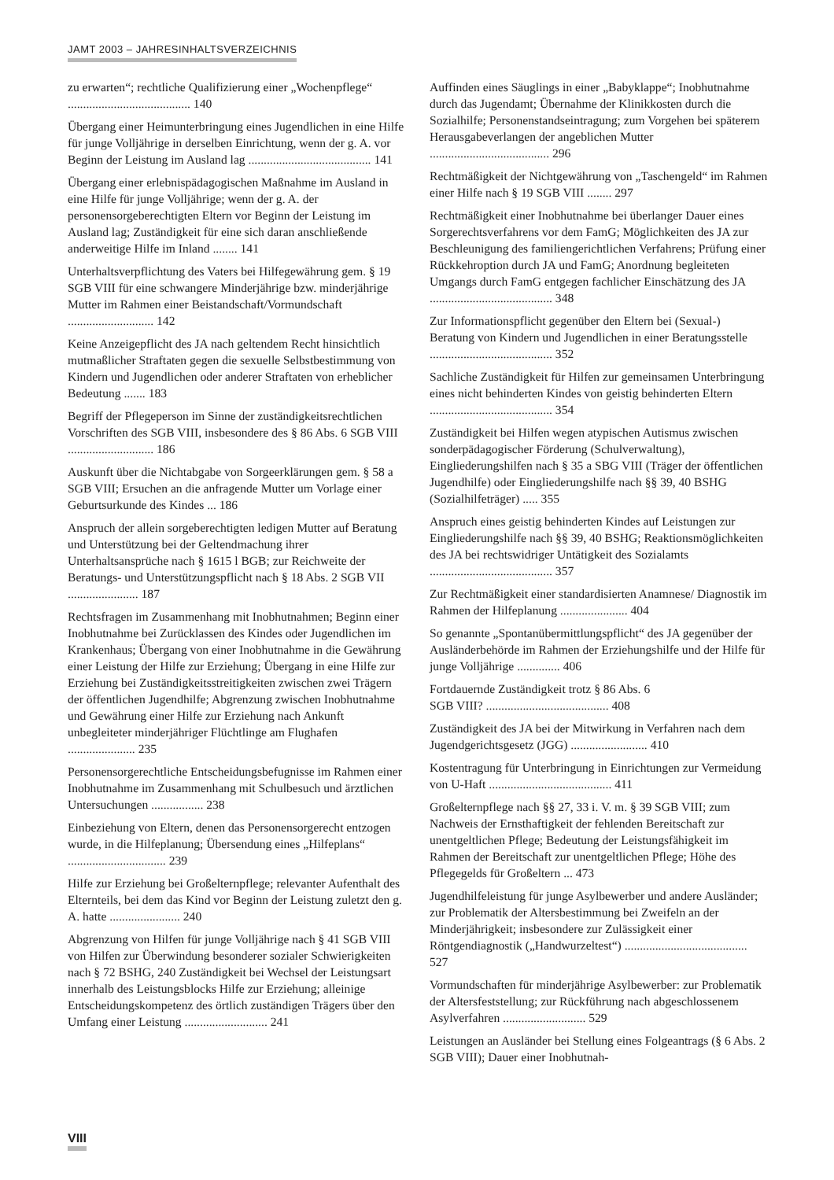JAMT 2003 – JAHRESINHALTSVERZEICHNIS
zu erwarten“; rechtliche Qualifizierung einer „Wochenpflege“ ........................................ 140
Übergang einer Heimunterbringung eines Jugendlichen in eine Hilfe für junge Volljährige in derselben Einrichtung, wenn der g. A. vor Beginn der Leistung im Ausland lag ........................................ 141
Übergang einer erlebnispädagogischen Maßnahme im Ausland in eine Hilfe für junge Volljährige; wenn der g. A. der personensorgeberechtigten Eltern vor Beginn der Leistung im Ausland lag; Zuständigkeit für eine sich daran anschließende anderweitige Hilfe im Inland ........ 141
Unterhaltsverpflichtung des Vaters bei Hilfegewährung gem. § 19 SGB VIII für eine schwangere Minderjährige bzw. minderjährige Mutter im Rahmen einer Beistandschaft/Vormundschaft ............................ 142
Keine Anzeigepflicht des JA nach geltendem Recht hinsichtlich mutmaßlicher Straftaten gegen die sexuelle Selbstbestimmung von Kindern und Jugendlichen oder anderer Straftaten von erheblicher Bedeutung ....... 183
Begriff der Pflegeperson im Sinne der zuständigkeitsrechtlichen Vorschriften des SGB VIII, insbesondere des § 86 Abs. 6 SGB VIII ............................ 186
Auskunft über die Nichtabgabe von Sorgeerklärungen gem. § 58 a SGB VIII; Ersuchen an die anfragende Mutter um Vorlage einer Geburtsurkunde des Kindes ... 186
Anspruch der allein sorgeberechtigten ledigen Mutter auf Beratung und Unterstützung bei der Geltendmachung ihrer Unterhaltsansprüche nach § 1615 l BGB; zur Reichweite der Beratungs- und Unterstützungspflicht nach § 18 Abs. 2 SGB VII ....................... 187
Rechtsfragen im Zusammenhang mit Inobhutnahmen; Beginn einer Inobhutnahme bei Zurücklassen des Kindes oder Jugendlichen im Krankenhaus; Übergang von einer Inobhutnahme in die Gewährung einer Leistung der Hilfe zur Erziehung; Übergang in eine Hilfe zur Erziehung bei Zuständigkeitsstreitigkeiten zwischen zwei Trägern der öffentlichen Jugendhilfe; Abgrenzung zwischen Inobhutnahme und Gewährung einer Hilfe zur Erziehung nach Ankunft unbegleiteter minderjähriger Flüchtlinge am Flughafen ...................... 235
Personensorgerechtliche Entscheidungsbefugnisse im Rahmen einer Inobhutnahme im Zusammenhang mit Schulbesuch und ärztlichen Untersuchungen ................. 238
Einbeziehung von Eltern, denen das Personensorgerecht entzogen wurde, in die Hilfeplanung; Übersendung eines „Hilfeplans“ ................................ 239
Hilfe zur Erziehung bei Großelternpflege; relevanter Aufenthalt des Elternteils, bei dem das Kind vor Beginn der Leistung zuletzt den g. A. hatte ....................... 240
Abgrenzung von Hilfen für junge Volljährige nach § 41 SGB VIII von Hilfen zur Überwindung besonderer sozialer Schwierigkeiten nach § 72 BSHG, 240 Zuständigkeit bei Wechsel der Leistungsart innerhalb des Leistungsblocks Hilfe zur Erziehung; alleinige Entscheidungskompetenz des örtlich zuständigen Trägers über den Umfang einer Leistung ........................... 241
Auffinden eines Säuglings in einer „Babyklappe“; Inobhutnahme durch das Jugendamt; Übernahme der Klinikkosten durch die Sozialhilfe; Personenstandseintragung; zum Vorgehen bei späterem Herausgabeverlangen der angeblichen Mutter ....................................... 296
Rechtmäßigkeit der Nichtgewährung von „Taschengeld“ im Rahmen einer Hilfe nach § 19 SGB VIII ........ 297
Rechtmäßigkeit einer Inobhutnahme bei überlanger Dauer eines Sorgerechtsverfahrens vor dem FamG; Möglichkeiten des JA zur Beschleunigung des familiengerichtlichen Verfahrens; Prüfung einer Rückkehroption durch JA und FamG; Anordnung begleiteten Umgangs durch FamG entgegen fachlicher Einschätzung des JA ........................................ 348
Zur Informationspflicht gegenüber den Eltern bei (Sexual-) Beratung von Kindern und Jugendlichen in einer Beratungsstelle ........................................ 352
Sachliche Zuständigkeit für Hilfen zur gemeinsamen Unterbringung eines nicht behinderten Kindes von geistig behinderten Eltern ........................................ 354
Zuständigkeit bei Hilfen wegen atypischen Autismus zwischen sonderpädagogischer Förderung (Schulverwaltung), Eingliederungshilfen nach § 35 a SBG VIII (Träger der öffentlichen Jugendhilfe) oder Eingliederungshilfe nach §§ 39, 40 BSHG (Sozialhilfeträger) ..... 355
Anspruch eines geistig behinderten Kindes auf Leistungen zur Eingliederungshilfe nach §§ 39, 40 BSHG; Reaktionsmöglichkeiten des JA bei rechtswidriger Untätigkeit des Sozialamts ........................................ 357
Zur Rechtmäßigkeit einer standardisierten Anamnese/ Diagnostik im Rahmen der Hilfeplanung ...................... 404
So genannte „Spontanübermittlungspflicht“ des JA gegenüber der Ausländerbehörde im Rahmen der Erziehungshilfe und der Hilfe für junge Volljährige .............. 406
Fortdauernde Zuständigkeit trotz § 86 Abs. 6
SGB VIII? ........................................ 408
Zuständigkeit des JA bei der Mitwirkung in Verfahren nach dem Jugendgerichtsgesetz (JGG) ......................... 410
Kostentragung für Unterbringung in Einrichtungen zur Vermeidung von U-Haft ........................................ 411
Großelternpflege nach §§ 27, 33 i. V. m. § 39 SGB VIII; zum Nachweis der Ernsthaftigkeit der fehlenden Bereitschaft zur unentgeltlichen Pflege; Bedeutung der Leistungsfähigkeit im Rahmen der Bereitschaft zur unentgeltlichen Pflege; Höhe des Pflegegelds für Großeltern ... 473
Jugendhilfeleistung für junge Asylbewerber und andere Ausländer; zur Problematik der Altersbestimmung bei Zweifeln an der Minderjährigkeit; insbesondere zur Zulässigkeit einer Röntgendiagnostik („Handwurzeltest“) ........................................ 527
Vormundschaften für minderjährige Asylbewerber: zur Problematik der Altersfeststellung; zur Rückführung nach abgeschlossenem Asylverfahren ........................... 529
Leistungen an Ausländer bei Stellung eines Folgeantrags (§ 6 Abs. 2 SGB VIII); Dauer einer Inobhutnah-
VIII